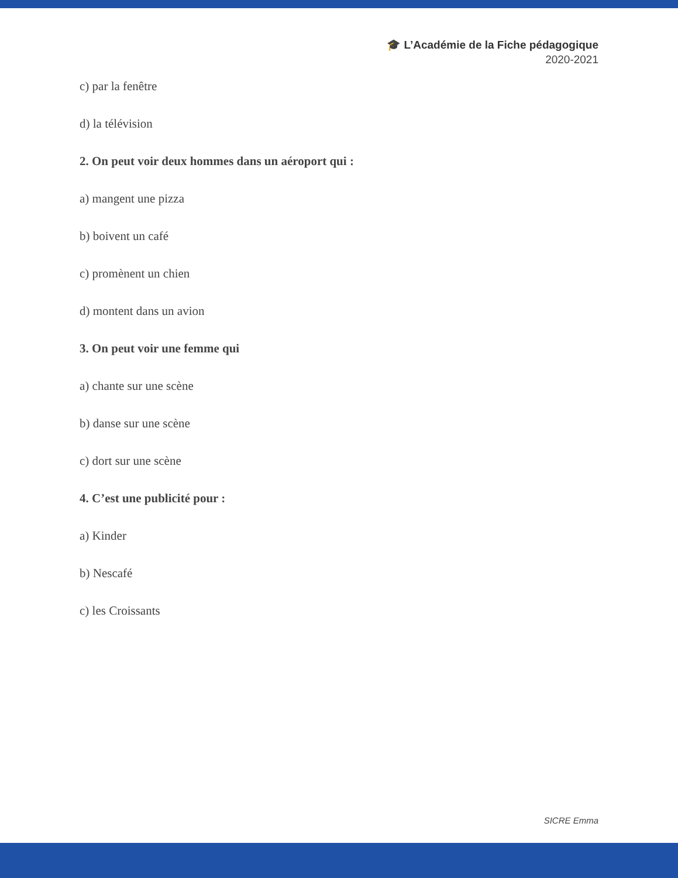🎓 L’Académie de la Fiche pédagogique
2020-2021
c) par la fenêtre
d) la télévision
2. On peut voir deux hommes dans un aéroport qui :
a) mangent une pizza
b) boivent un café
c) promènent un chien
d) montent dans un avion
3. On peut voir une femme qui
a) chante sur une scène
b) danse sur une scène
c) dort sur une scène
4. C’est une publicité pour :
a) Kinder
b) Nescafé
c) les Croissants
SICRE Emma